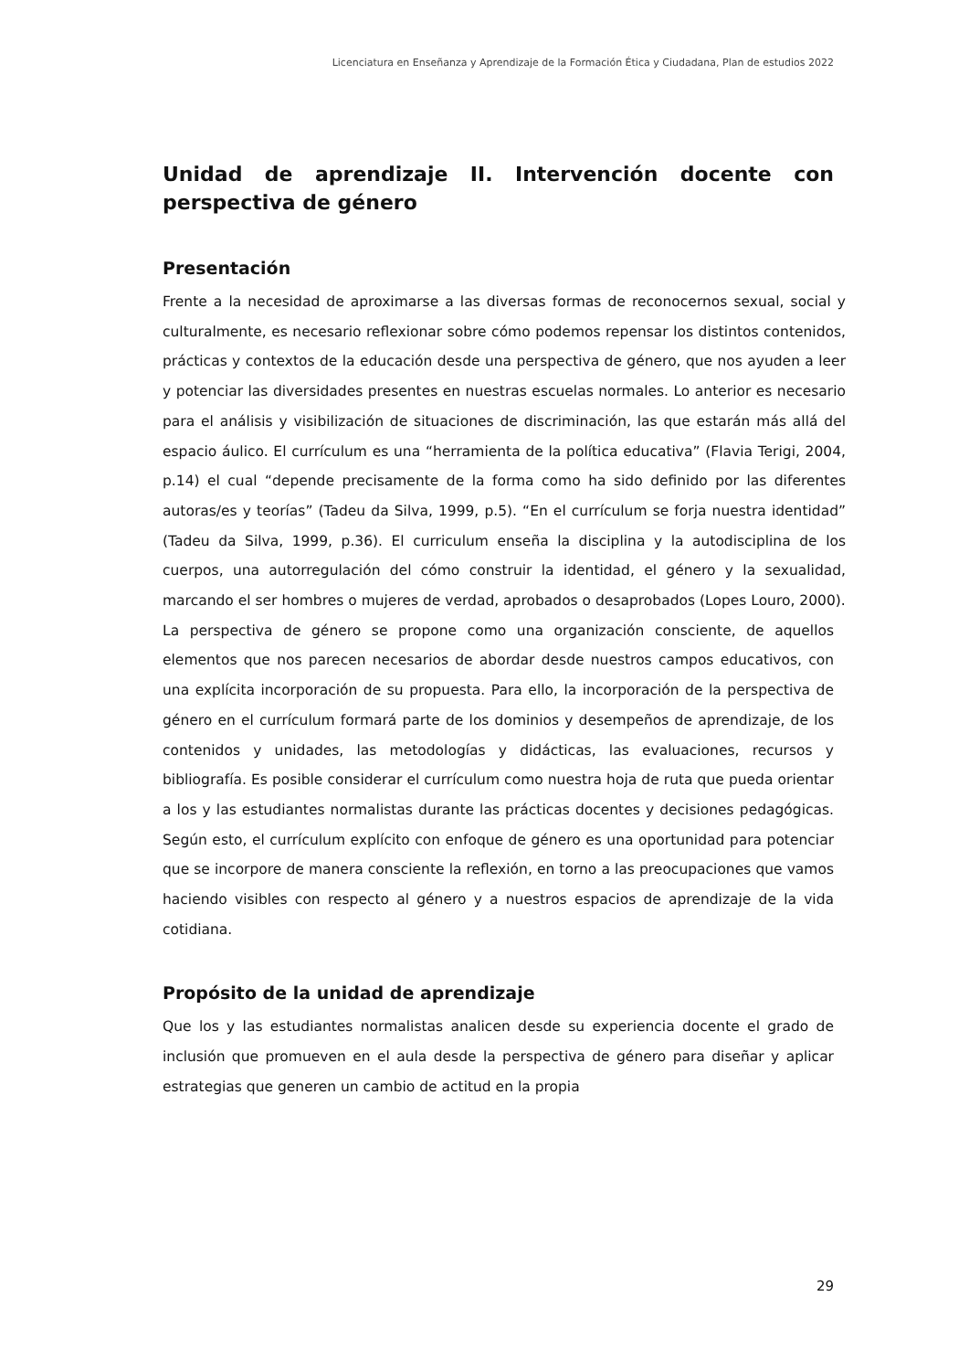Licenciatura en Enseñanza y Aprendizaje de la Formación Ética y Ciudadana, Plan de estudios 2022
Unidad de aprendizaje II. Intervención docente con perspectiva de género
Presentación
Frente a la necesidad de aproximarse a las diversas formas de reconocernos sexual, social y culturalmente, es necesario reflexionar sobre cómo podemos repensar los distintos contenidos, prácticas y contextos de la educación desde una perspectiva de género, que nos ayuden a leer y potenciar las diversidades presentes en nuestras escuelas normales. Lo anterior es necesario para el análisis y visibilización de situaciones de discriminación, las que estarán más allá del espacio áulico. El currículum es una “herramienta de la política educativa” (Flavia Terigi, 2004, p.14) el cual “depende precisamente de la forma como ha sido definido por las diferentes autoras/es y teorías” (Tadeu da Silva, 1999, p.5). “En el currículum se forja nuestra identidad” (Tadeu da Silva, 1999, p.36). El curriculum enseña la disciplina y la autodisciplina de los cuerpos, una autorregulación del cómo construir la identidad, el género y la sexualidad, marcando el ser hombres o mujeres de verdad, aprobados o desaprobados (Lopes Louro, 2000).
La perspectiva de género se propone como una organización consciente, de aquellos elementos que nos parecen necesarios de abordar desde nuestros campos educativos, con una explícita incorporación de su propuesta. Para ello, la incorporación de la perspectiva de género en el currículum formará parte de los dominios y desempeños de aprendizaje, de los contenidos y unidades, las metodologías y didácticas, las evaluaciones, recursos y bibliografía. Es posible considerar el currículum como nuestra hoja de ruta que pueda orientar a los y las estudiantes normalistas durante las prácticas docentes y decisiones pedagógicas. Según esto, el currículum explícito con enfoque de género es una oportunidad para potenciar que se incorpore de manera consciente la reflexión, en torno a las preocupaciones que vamos haciendo visibles con respecto al género y a nuestros espacios de aprendizaje de la vida cotidiana.
Propósito de la unidad de aprendizaje
Que los y las estudiantes normalistas analicen desde su experiencia docente el grado de inclusión que promueven en el aula desde la perspectiva de género para diseñar y aplicar estrategias que generen un cambio de actitud en la propia
29